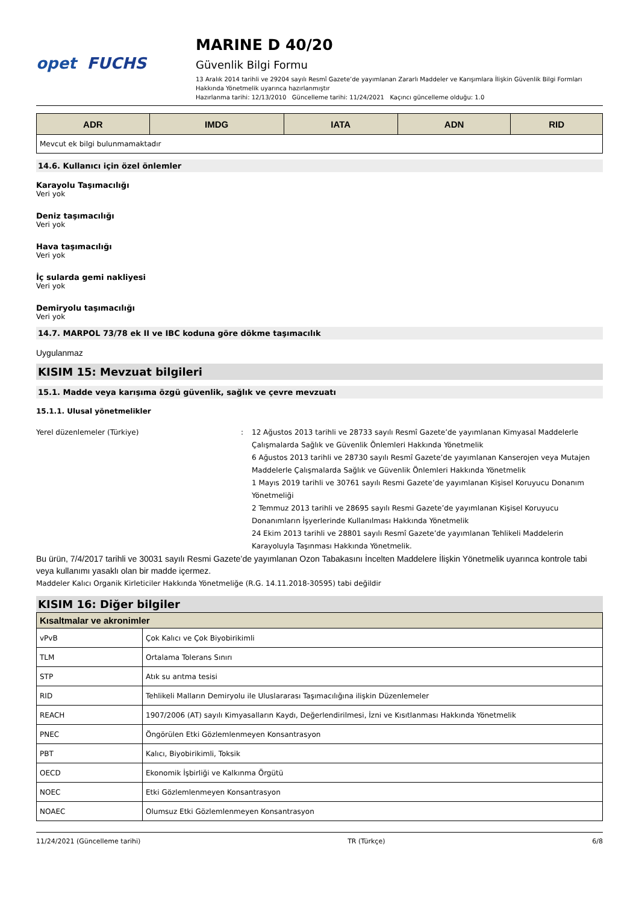opet FUCHS
MARINE D 40/20
Güvenlik Bilgi Formu
13 Aralık 2014 tarihli ve 29204 sayılı Resmî Gazete’de yayımlanan Zararlı Maddeler ve Karışımlara İlişkin Güvenlik Bilgi Formları Hakkında Yönetmelik uyarınca hazırlanmıştır
Hazırlanma tarihi: 12/13/2010 Güncelleme tarihi: 11/24/2021 Kaçıncı güncelleme olduğu: 1.0
| ADR | IMDG | IATA | ADN | RID |
| --- | --- | --- | --- | --- |
| Mevcut ek bilgi bulunmamaktadır | | | | |
14.6. Kullanıcı için özel önlemler
Karayolu Taşımacılığı
Veri yok
Deniz taşımacılığı
Veri yok
Hava taşımacılığı
Veri yok
İç sularda gemi nakliyesi
Veri yok
Demiryolu taşımacılığı
Veri yok
14.7. MARPOL 73/78 ek II ve IBC koduna göre dökme taşımacılık
Uygulanmaz
KISIM 15: Mevzuat bilgileri
15.1. Madde veya karışıma özgü güvenlik, sağlık ve çevre mevzuatı
15.1.1. Ulusal yönetmelikler
Yerel düzenlemeler (Türkiye) : 12 Ağustos 2013 tarihli ve 28733 sayılı Resmî Gazete’de yayımlanan Kimyasal Maddelerle Çalışmalarda Sağlık ve Güvenlik Önlemleri Hakkında Yönetmelik
6 Ağustos 2013 tarihli ve 28730 sayılı Resmî Gazete’de yayımlanan Kanserojen veya Mutajen Maddelerle Çalışmalarda Sağlık ve Güvenlik Önlemleri Hakkında Yönetmelik
1 Mayıs 2019 tarihli ve 30761 sayılı Resmi Gazete’de yayımlanan Kişisel Koruyucu Donanım Yönetmeliği
2 Temmuz 2013 tarihli ve 28695 sayılı Resmi Gazete’de yayımlanan Kişisel Koruyucu Donanımların İşyerlerinde Kullanılması Hakkında Yönetmelik
24 Ekim 2013 tarihli ve 28801 sayılı Resmî Gazete’de yayımlanan Tehlikeli Maddelerin Karayoluyla Taşınması Hakkında Yönetmelik.
Bu ürün, 7/4/2017 tarihli ve 30031 sayılı Resmi Gazete’de yayımlanan Ozon Tabakasını İncelten Maddelere İlişkin Yönetmelik uyarınca kontrole tabi veya kullanımı yasaklı olan bir madde içermez.
Maddeler Kalıcı Organik Kirleticiler Hakkında Yönetmeliğe (R.G. 14.11.2018-30595) tabi değildir
KISIM 16: Diğer bilgiler
| Kısaltmalar ve akronimler | |
| --- | --- |
| vPvB | Çok Kalıcı ve Çok Biyobirikimli |
| TLM | Ortalama Tolerans Sınırı |
| STP | Atık su arıtma tesisi |
| RID | Tehlikeli Malların Demiryolu ile Uluslararası Taşımacılığına ilişkin Düzenlemeler |
| REACH | 1907/2006 (AT) sayılı Kimyasalların Kaydı, Değerlendirilmesi, İzni ve Kısıtlanması Hakkında Yönetmelik |
| PNEC | Öngörülen Etki Gözlemlenmeyen Konsantrasyon |
| PBT | Kalıcı, Biyobirikimli, Toksik |
| OECD | Ekonomik İşbirliği ve Kalkınma Örgütü |
| NOEC | Etki Gözlemlenmeyen Konsantrasyon |
| NOAEC | Olumsuz Etki Gözlemlenmeyen Konsantrasyon |
11/24/2021 (Güncelleme tarihi) TR (Türkçe) 6/8